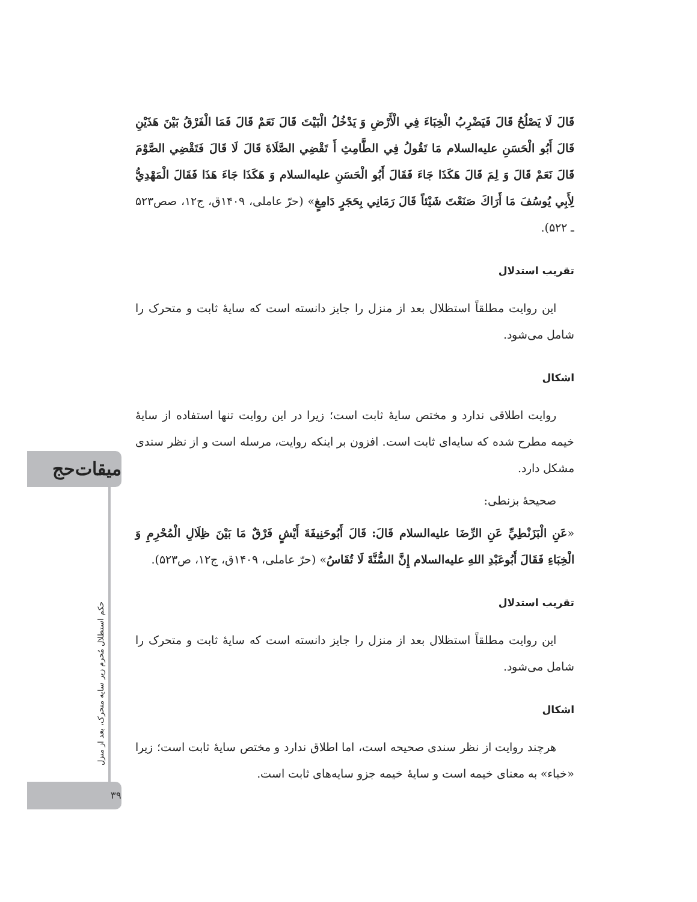میقات‌حج
حکم استظلال مُحرم زیر سایه متحرک، بعد از منزل
۳۹
قَالَ لَا يَصْلُحُ قَالَ فَيَضْرِبُ الْخِبَاءَ فِي الْأَرْضِ وَ يَدْخُلُ الْبَيْتَ قَالَ نَعَمْ قَالَ فَمَا الْفَرْقُ بَيْنَ هَذَيْنِ قَالَ أَبُو الْحَسَنِ عليه‌السلام مَا تَقُولُ فِي الطَّامِثِ أَ تَقْضِي الصَّلَاةَ قَالَ لَا قَالَ فَتَقْضِي الصَّوْمَ قَالَ نَعَمْ قَالَ وَ لِمَ قَالَ هَكَذَا جَاءَ فَقَالَ أَبُو الْحَسَنِ عليه‌السلام وَ هَكَذَا جَاءَ هَذَا فَقَالَ الْمَهْدِيُّ لِأَبِي يُوسُفَ مَا أَرَاكَ صَنَعْتَ شَيْئاً قَالَ رَمَانِي بِحَجَرٍ دَامِغٍ» (حرّ عاملی، ۱۴۰۹ق، ج۱۲، صص۵۲۳ ـ ۵۲۲).
تقریب استدلال
این روایت مطلقاً استظلال بعد از منزل را جایز دانسته است که سایۀ ثابت و متحرک را شامل می‌شود.
اشکال
روایت اطلاقی ندارد و مختص سایۀ ثابت است؛ زیرا در این روایت تنها استفاده از سایۀ خیمه مطرح شده که سایه‌ای ثابت است. افزون بر اینکه روایت، مرسله است و از نظر سندی مشکل دارد.
صحیحۀ بزنطی:
«عَنِ الْبَزَنْطِيِّ عَنِ الرِّضَا عليه‌السلام قَالَ: قَالَ أَبُوحَنِيفَةَ أَيْشٍ فَرْقٌ مَا بَيْنَ ظِلَالِ الْمُحْرِمِ وَ الْخِبَاءِ فَقَالَ أَبُوعَبْدِ اللهِ عليه‌السلام إِنَّ السُّنَّةَ لَا تُقَاسُ» (حرّ عاملی، ۱۴۰۹ق، ج۱۲، ص۵۲۳).
تقریب استدلال
این روایت مطلقاً استظلال بعد از منزل را جایز دانسته است که سایۀ ثابت و متحرک را شامل می‌شود.
اشکال
هرچند روایت از نظر سندی صحیحه است، اما اطلاق ندارد و مختص سایۀ ثابت است؛ زیرا «خباء» به معنای خیمه است و سایۀ خیمه جزو سایه‌های ثابت است.